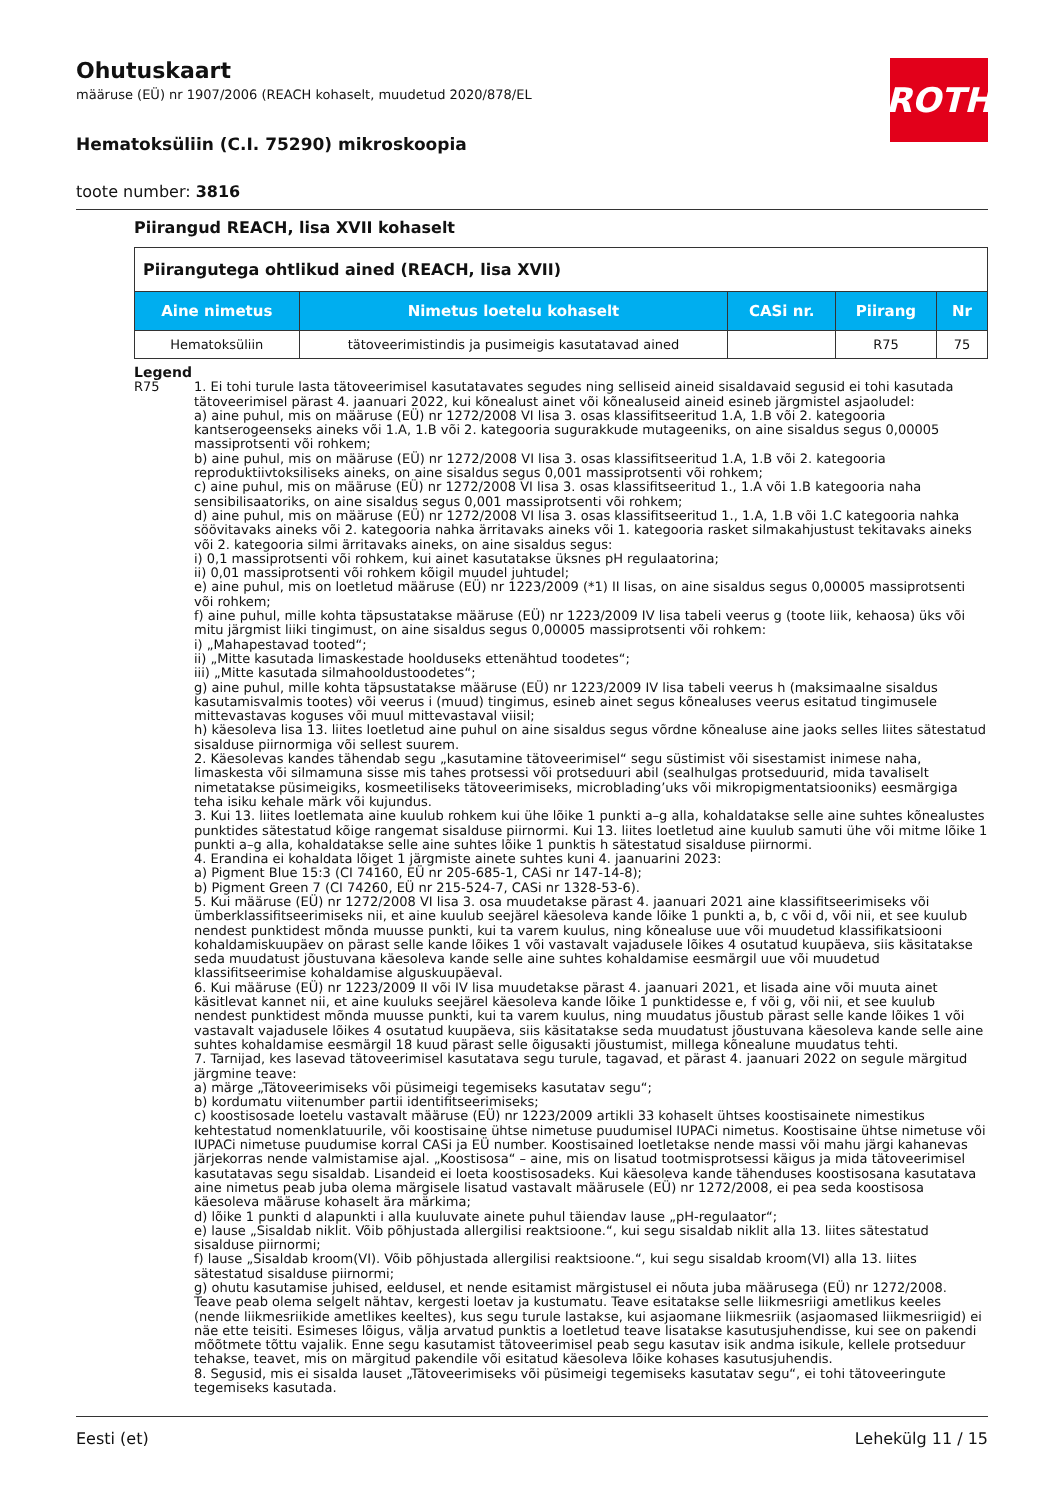ROTH
Ohutuskaart
määruse (EÜ) nr 1907/2006 (REACH kohaselt, muudetud 2020/878/EL
Hematoksüliin (C.I. 75290) mikroskoopia
toote number: 3816
Piirangud REACH, lisa XVII kohaselt
| Piirangutega ohtlikud ained (REACH, lisa XVII) | | | | |
| Aine nimetus | Nimetus loetelu kohaselt | CASi nr. | Piirang | Nr |
| Hematoksüliin | tätoveerimistindis ja pusimeigis kasutatavad ained | | R75 | 75 |
Legend
R75 1. Ei tohi turule lasta tätoveerimisel kasutatavates segudes ning selliseid aineid sisaldavaid segusid ei tohi kasutada tätoveerimisel pärast 4. jaanuari 2022, kui kõnealust ainet või kõnealuseid aineid esineb järgmistel asjaoludel:
a) aine puhul, mis on määruse (EÜ) nr 1272/2008 VI lisa 3. osas klassifitseeritud 1.A, 1.B või 2. kategooria kantserogeenseks aineks või 1.A, 1.B või 2. kategooria sugurakkude mutageeniks, on aine sisaldus segus 0,00005 massiprotsenti või rohkem;
b) aine puhul, mis on määruse (EÜ) nr 1272/2008 VI lisa 3. osas klassifitseeritud 1.A, 1.B või 2. kategooria reproduktiivtoksiliseks aineks, on aine sisaldus segus 0,001 massiprotsenti või rohkem;
c) aine puhul, mis on määruse (EÜ) nr 1272/2008 VI lisa 3. osas klassifitseeritud 1., 1.A või 1.B kategooria naha sensibilisaatoriks, on aine sisaldus segus 0,001 massiprotsenti või rohkem;
d) aine puhul, mis on määruse (EÜ) nr 1272/2008 VI lisa 3. osas klassifitseeritud 1., 1.A, 1.B või 1.C kategooria nahka söövitavaks aineks või 2. kategooria nahka ärritavaks aineks või 1. kategooria rasket silmakahjustust tekitavaks aineks või 2. kategooria silmi ärritavaks aineks, on aine sisaldus segus:
i) 0,1 massiprotsenti või rohkem, kui ainet kasutatakse üksnes pH regulaatorina;
ii) 0,01 massiprotsenti või rohkem kõigil muudel juhtudel;
e) aine puhul, mis on loetletud määruse (EÜ) nr 1223/2009 (*1) II lisas, on aine sisaldus segus 0,00005 massiprotsenti või rohkem;
f) aine puhul, mille kohta täpsustatakse määruse (EÜ) nr 1223/2009 IV lisa tabeli veerus g (toote liik, kehaosa) üks või mitu järgmist liiki tingimust, on aine sisaldus segus 0,00005 massiprotsenti või rohkem:
i) „Mahapestavad tooted“;
ii) „Mitte kasutada limaskestade hoolduseks ettenähtud toodetes“;
iii) „Mitte kasutada silmahooldustoodetes“;
g) aine puhul, mille kohta täpsustatakse määruse (EÜ) nr 1223/2009 IV lisa tabeli veerus h (maksimaalne sisaldus kasutamisvalmis tootes) või veerus i (muud) tingimus, esineb ainet segus kõnealuses veerus esitatud tingimusele mittevastavas koguses või muul mittevastaval viisil;
h) käesoleva lisa 13. liites loetletud aine puhul on aine sisaldus segus võrdne kõnealuse aine jaoks selles liites sätestatud sisalduse piirnormiga või sellest suurem.
2. Käesolevas kandes tähendab segu „kasutamine tätoveerimisel“ segu süstimist või sisestamist inimese naha, limaskesta või silmamuna sisse mis tahes protsessi või protseduuri abil (sealhulgas protseduurid, mida tavaliselt nimetatakse püsimeigiks, kosmeetiliseks tätoveerimiseks, microblading’uks või mikropigmentatsiooniks) eesmärgiga teha isiku kehale märk või kujundus.
3. Kui 13. liites loetlemata aine kuulub rohkem kui ühe lõike 1 punkti a–g alla, kohaldatakse selle aine suhtes kõnealustes punktides sätestatud kõige rangemat sisalduse piirnormi. Kui 13. liites loetletud aine kuulub samuti ühe või mitme lõike 1 punkti a–g alla, kohaldatakse selle aine suhtes lõike 1 punktis h sätestatud sisalduse piirnormi.
4. Erandina ei kohaldata lõiget 1 järgmiste ainete suhtes kuni 4. jaanuarini 2023:
a) Pigment Blue 15:3 (CI 74160, EÜ nr 205-685-1, CASi nr 147-14-8);
b) Pigment Green 7 (CI 74260, EÜ nr 215-524-7, CASi nr 1328-53-6).
5. Kui määruse (EÜ) nr 1272/2008 VI lisa 3. osa muudetakse pärast 4. jaanuari 2021 aine klassifitseerimiseks või ümberklassifitseerimiseks nii, et aine kuulub seejärel käesoleva kande lõike 1 punkti a, b, c või d, või nii, et see kuulub nendest punktidest mõnda muusse punkti, kui ta varem kuulus, ning kõnealuse uue või muudetud klassifikatsiooni kohaldamiskuupäev on pärast selle kande lõikes 1 või vastavalt vajadusele lõikes 4 osutatud kuupäeva, siis käsitatakse seda muudatust jõustuvana käesoleva kande selle aine suhtes kohaldamise eesmärgil uue või muudetud klassifitseerimise kohaldamise alguskuupäeval.
6. Kui määruse (EÜ) nr 1223/2009 II või IV lisa muudetakse pärast 4. jaanuari 2021, et lisada aine või muuta ainet käsitlevat kannet nii, et aine kuuluks seejärel käesoleva kande lõike 1 punktidesse e, f või g, või nii, et see kuulub nendest punktidest mõnda muusse punkti, kui ta varem kuulus, ning muudatus jõustub pärast selle kande lõikes 1 või vastavalt vajadusele lõikes 4 osutatud kuupäeva, siis käsitatakse seda muudatust jõustuvana käesoleva kande selle aine suhtes kohaldamise eesmärgil 18 kuud pärast selle õigusakti jõustumist, millega kõnealune muudatus tehti.
7. Tarnijad, kes lasevad tätoveerimisel kasutatava segu turule, tagavad, et pärast 4. jaanuari 2022 on segule märgitud järgmine teave:
a) märge „Tätoveerimiseks või püsimeigi tegemiseks kasutatav segu“;
b) kordumatu viitenumber partii identifitseerimiseks;
c) koostisosade loetelu vastavalt määruse (EÜ) nr 1223/2009 artikli 33 kohaselt ühtses koostisainete nimestikus kehtestatud nomenklatuurile, või koostisaine ühtse nimetuse puudumisel IUPACi nimetus. Koostisaine ühtse nimetuse või IUPACi nimetuse puudumise korral CASi ja EÜ number. Koostisained loetletakse nende massi või mahu järgi kahanevas järjekorras nende valmistamise ajal. „Koostisosa“ – aine, mis on lisatud tootmisprotsessi käigus ja mida tätoveerimisel kasutatavas segu sisaldab. Lisandeid ei loeta koostisosadeks. Kui käesoleva kande tähenduses koostisosana kasutatava aine nimetus peab juba olema märgisele lisatud vastavalt määrusele (EÜ) nr 1272/2008, ei pea seda koostisosa käesoleva määruse kohaselt ära märkima;
d) lõike 1 punkti d alapunkti i alla kuuluvate ainete puhul täiendav lause „pH-regulaator“;
e) lause „Sisaldab niklit. Võib põhjustada allergilisi reaktsioone.“, kui segu sisaldab niklit alla 13. liites sätestatud sisalduse piirnormi;
f) lause „Sisaldab kroom(VI). Võib põhjustada allergilisi reaktsioone.“, kui segu sisaldab kroom(VI) alla 13. liites sätestatud sisalduse piirnormi;
g) ohutu kasutamise juhised, eeldusel, et nende esitamist märgistusel ei nõuta juba määrusega (EÜ) nr 1272/2008. Teave peab olema selgelt nähtav, kergesti loetav ja kustumatu. Teave esitatakse selle liikmesriigi ametlikus keeles (nende liikmesriikide ametlikes keeltes), kus segu turule lastakse, kui asjaomane liikmesriik (asjaomased liikmesriigid) ei näe ette teisiti. Esimeses lõigus, välja arvatud punktis a loetletud teave lisatakse kasutusjuhendisse, kui see on pakendi mõõtmete tõttu vajalik. Enne segu kasutamist tätoveerimisel peab segu kasutav isik andma isikule, kellele protseduur tehakse, teavet, mis on märgitud pakendile või esitatud käesoleva lõike kohases kasutusjuhendis.
8. Segusid, mis ei sisalda lauset „Tätoveerimiseks või püsimeigi tegemiseks kasutatav segu“, ei tohi tätoveeringute tegemiseks kasutada.
Eesti (et) Lehekülg 11 / 15